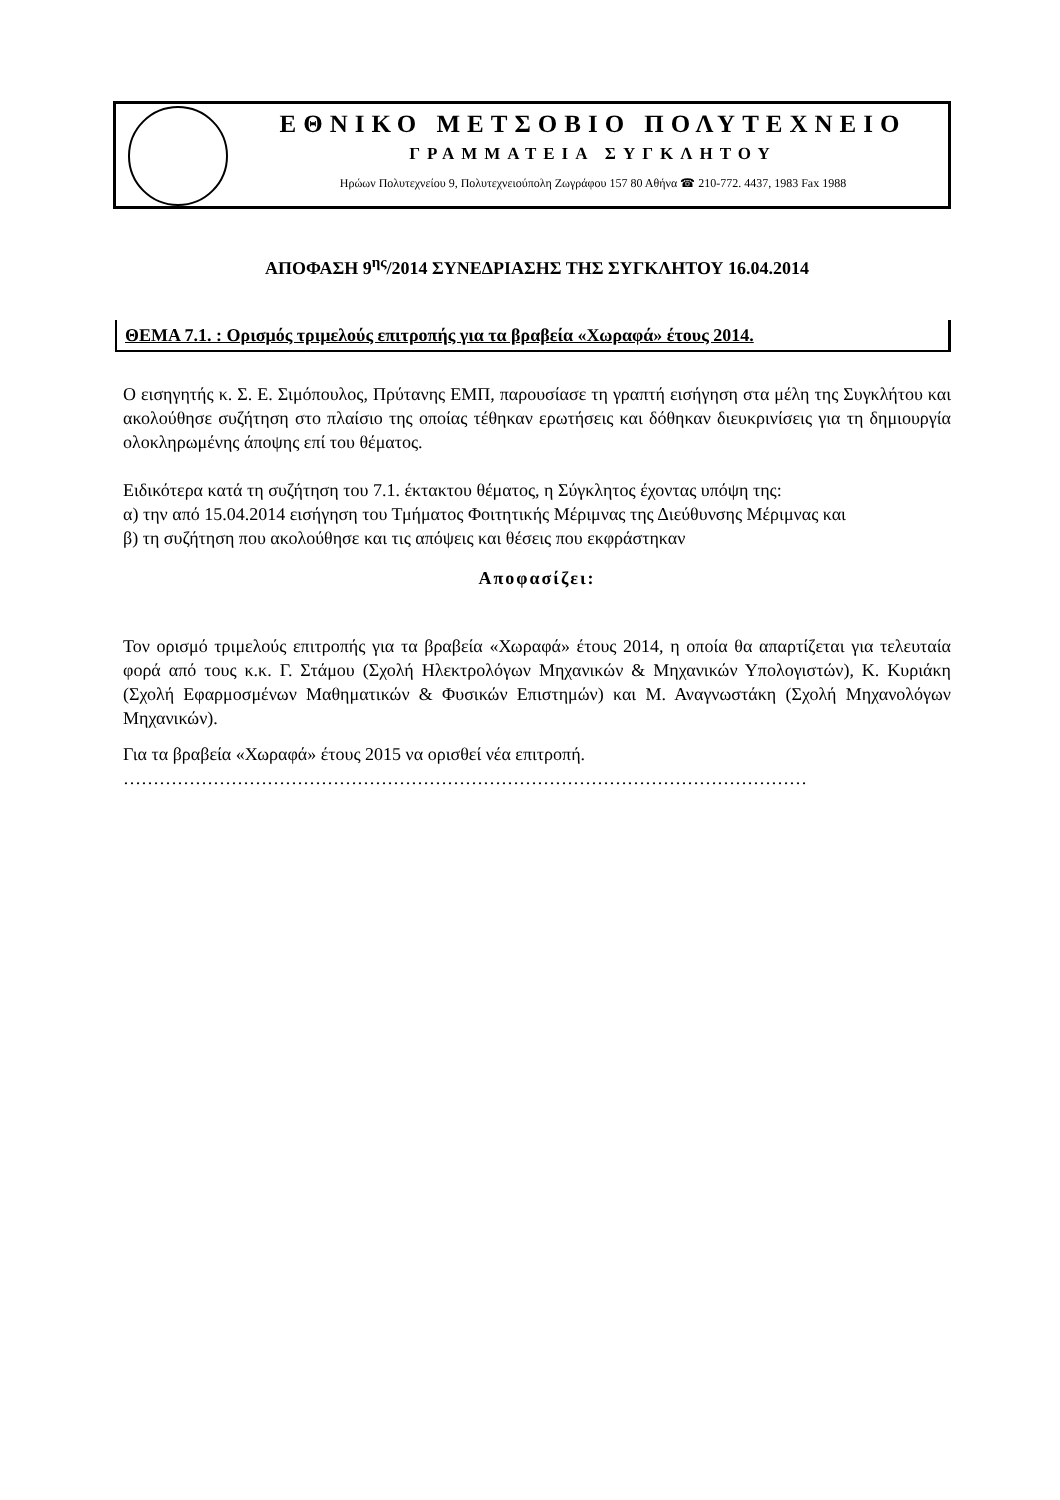ΕΘΝΙΚΟ ΜΕΤΣΟΒΙΟ ΠΟΛΥΤΕΧΝΕΙΟ
ΓΡΑΜΜΑΤΕΙΑ ΣΥΓΚΛΗΤΟΥ
Ηρώων Πολυτεχνείου 9, Πολυτεχνειούπολη Ζωγράφου 157 80 Αθήνα ☎ 210-772. 4437, 1983 Fax 1988
ΑΠΟΦΑΣΗ 9<sup>ης</sup>/2014 ΣΥΝΕΔΡΙΑΣΗΣ ΤΗΣ ΣΥΓΚΛΗΤΟΥ 16.04.2014
ΘΕΜΑ 7.1. : Ορισμός τριμελούς επιτροπής για τα βραβεία «Χωραφά» έτους 2014.
Ο εισηγητής κ. Σ. Ε. Σιμόπουλος, Πρύτανης ΕΜΠ, παρουσίασε τη γραπτή εισήγηση στα μέλη της Συγκλήτου και ακολούθησε συζήτηση στο πλαίσιο της οποίας τέθηκαν ερωτήσεις και δόθηκαν διευκρινίσεις για τη δημιουργία ολοκληρωμένης άποψης επί του θέματος.
Ειδικότερα κατά τη συζήτηση του 7.1. έκτακτου θέματος, η Σύγκλητος έχοντας υπόψη της:
α) την από 15.04.2014 εισήγηση του Τμήματος Φοιτητικής Μέριμνας της Διεύθυνσης Μέριμνας και
β) τη συζήτηση που ακολούθησε και τις απόψεις και θέσεις που εκφράστηκαν
Αποφασίζει:
Τον ορισμό τριμελούς επιτροπής για τα βραβεία «Χωραφά» έτους 2014, η οποία θα απαρτίζεται για τελευταία φορά από τους κ.κ. Γ. Στάμου (Σχολή Ηλεκτρολόγων Μηχανικών & Μηχανικών Υπολογιστών), Κ. Κυριάκη (Σχολή Εφαρμοσμένων Μαθηματικών & Φυσικών Επιστημών) και Μ. Αναγνωστάκη (Σχολή Μηχανολόγων Μηχανικών).
Για τα βραβεία «Χωραφά» έτους 2015 να ορισθεί νέα επιτροπή.
……………………………………………………………………………………………………